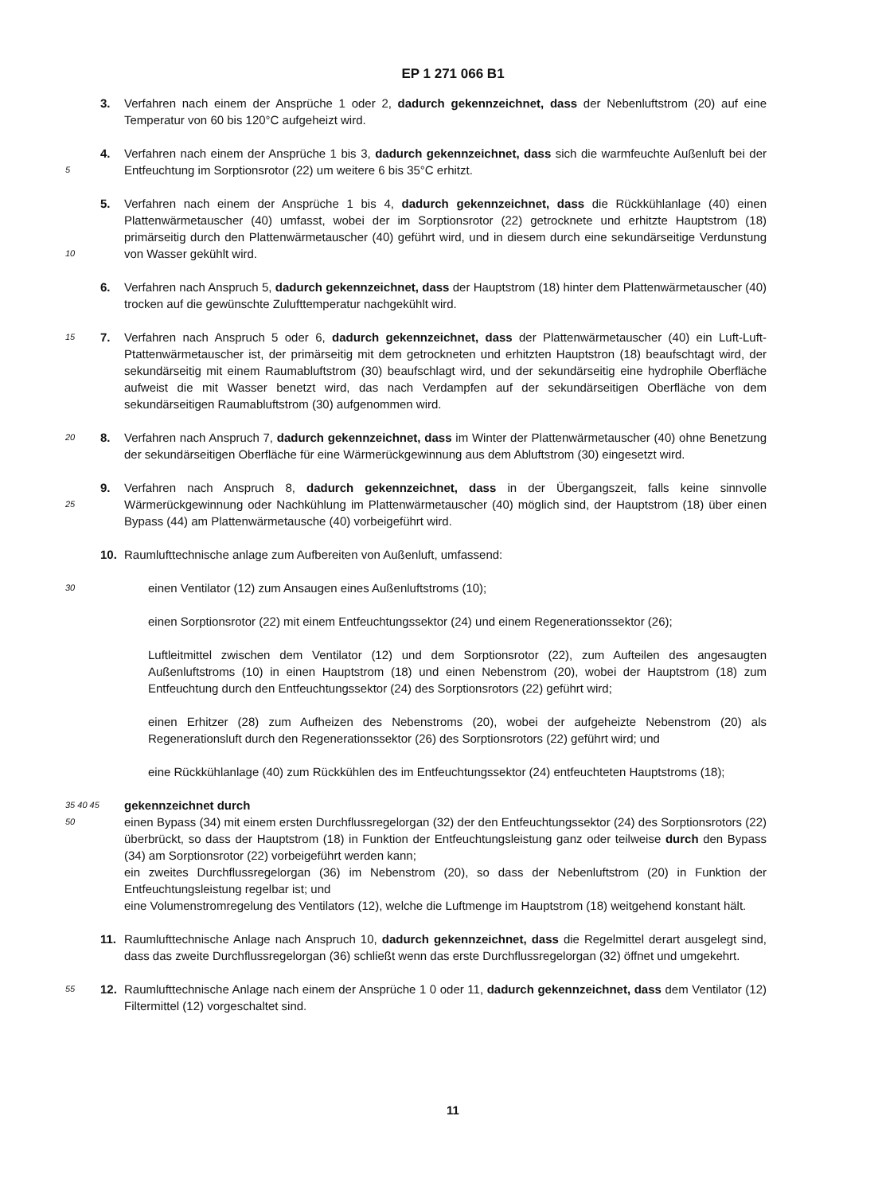EP 1 271 066 B1
3. Verfahren nach einem der Ansprüche 1 oder 2, dadurch gekennzeichnet, dass der Nebenluftstrom (20) auf eine Temperatur von 60 bis 120°C aufgeheizt wird.
5
4. Verfahren nach einem der Ansprüche 1 bis 3, dadurch gekennzeichnet, dass sich die warmfeuchte Außenluft bei der Entfeuchtung im Sorptionsrotor (22) um weitere 6 bis 35°C erhitzt.
10
5. Verfahren nach einem der Ansprüche 1 bis 4, dadurch gekennzeichnet, dass die Rückkühlanlage (40) einen Plattenwärmetauscher (40) umfasst, wobei der im Sorptionsrotor (22) getrocknete und erhitzte Hauptstrom (18) primärseitig durch den Plattenwärmetauscher (40) geführt wird, und in diesem durch eine sekundärseitige Verdunstung von Wasser gekühlt wird.
6. Verfahren nach Anspruch 5, dadurch gekennzeichnet, dass der Hauptstrom (18) hinter dem Plattenwärmetauscher (40) trocken auf die gewünschte Zulufttemperatur nachgekühlt wird.
15
7. Verfahren nach Anspruch 5 oder 6, dadurch gekennzeichnet, dass der Plattenwärmetauscher (40) ein Luft-Luft-Ptattenwärmetauscher ist, der primärseitig mit dem getrockneten und erhitzten Hauptstron (18) beaufschtagt wird, der sekundärseitig mit einem Raumabluftstrom (30) beaufschlagt wird, und der sekundärseitig eine hydrophile Oberfläche aufweist die mit Wasser benetzt wird, das nach Verdampfen auf der sekundärseitigen Oberfläche von dem sekundärseitigen Raumabluftstrom (30) aufgenommen wird.
20
8. Verfahren nach Anspruch 7, dadurch gekennzeichnet, dass im Winter der Plattenwärmetauscher (40) ohne Benetzung der sekundärseitigen Oberfläche für eine Wärmerückgewinnung aus dem Abluftstrom (30) eingesetzt wird.
25
9. Verfahren nach Anspruch 8, dadurch gekennzeichnet, dass in der Übergangszeit, falls keine sinnvolle Wärmerückgewinnung oder Nachkühlung im Plattenwärmetauscher (40) möglich sind, der Hauptstrom (18) über einen Bypass (44) am Plattenwärmetausche (40) vorbeigeführt wird.
10. Raumlufttechnische anlage zum Aufbereiten von Außenluft, umfassend:
30
einen Ventilator (12) zum Ansaugen eines Außenluftstroms (10);
einen Sorptionsrotor (22) mit einem Entfeuchtungssektor (24) und einem Regenerationssektor (26);
Luftleitmittel zwischen dem Ventilator (12) und dem Sorptionsrotor (22), zum Aufteilen des angesaugten Außenluftstroms (10) in einen Hauptstrom (18) und einen Nebenstrom (20), wobei der Hauptstrom (18) zum Entfeuchtung durch den Entfeuchtungssektor (24) des Sorptionsrotors (22) geführt wird;
einen Erhitzer (28) zum Aufheizen des Nebenstroms (20), wobei der aufgeheizte Nebenstrom (20) als Regenerationsluft durch den Regenerationssektor (26) des Sorptionsrotors (22) geführt wird; und
eine Rückkühlanlage (40) zum Rückkühlen des im Entfeuchtungssektor (24) entfeuchteten Hauptstroms (18);
35 40 45 50
gekennzeichnet durch
einen Bypass (34) mit einem ersten Durchflussregelorgan (32) der den Entfeuchtungssektor (24) des Sorptionsrotors (22) überbrückt, so dass der Hauptstrom (18) in Funktion der Entfeuchtungsleistung ganz oder teilweise durch den Bypass (34) am Sorptionsrotor (22) vorbeigeführt werden kann;
ein zweites Durchflussregelorgan (36) im Nebenstrom (20), so dass der Nebenluftstrom (20) in Funktion der Entfeuchtungsleistung regelbar ist; und
eine Volumenstromregelung des Ventilators (12), welche die Luftmenge im Hauptstrom (18) weitgehend konstant hält.
11. Raumlufttechnische Anlage nach Anspruch 10, dadurch gekennzeichnet, dass die Regelmittel derart ausgelegt sind, dass das zweite Durchflussregelorgan (36) schließt wenn das erste Durchflussregelorgan (32) öffnet und umgekehrt.
55
12. Raumlufttechnische Anlage nach einem der Ansprüche 1 0 oder 11, dadurch gekennzeichnet, dass dem Ventilator (12) Filtermittel (12) vorgeschaltet sind.
11